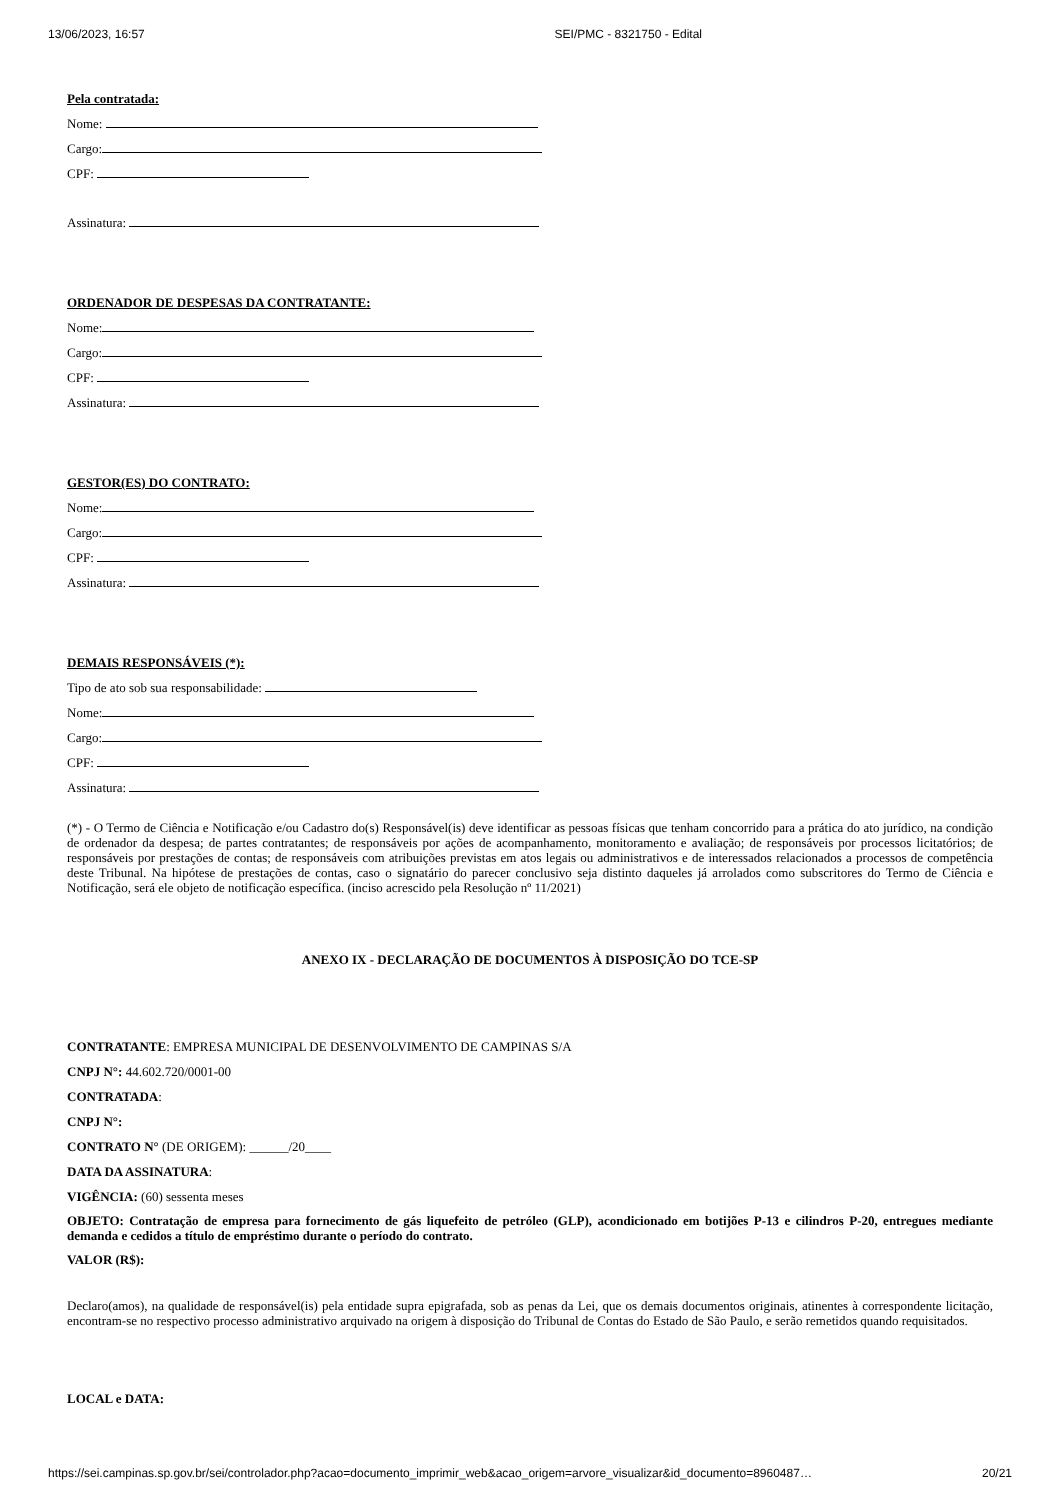13/06/2023, 16:57 SEI/PMC - 8321750 - Edital
Pela contratada:
Nome:
Cargo:
CPF:
Assinatura:
ORDENADOR DE DESPESAS DA CONTRATANTE:
Nome:
Cargo:
CPF:
Assinatura:
GESTOR(ES) DO CONTRATO:
Nome:
Cargo:
CPF:
Assinatura:
DEMAIS RESPONSÁVEIS (*):
Tipo de ato sob sua responsabilidade:
Nome:
Cargo:
CPF:
Assinatura:
(*) - O Termo de Ciência e Notificação e/ou Cadastro do(s) Responsável(is) deve identificar as pessoas físicas que tenham concorrido para a prática do ato jurídico, na condição de ordenador da despesa; de partes contratantes; de responsáveis por ações de acompanhamento, monitoramento e avaliação; de responsáveis por processos licitatórios; de responsáveis por prestações de contas; de responsáveis com atribuições previstas em atos legais ou administrativos e de interessados relacionados a processos de competência deste Tribunal. Na hipótese de prestações de contas, caso o signatário do parecer conclusivo seja distinto daqueles já arrolados como subscritores do Termo de Ciência e Notificação, será ele objeto de notificação específica. (inciso acrescido pela Resolução nº 11/2021)
ANEXO IX - DECLARAÇÃO DE DOCUMENTOS À DISPOSIÇÃO DO TCE-SP
CONTRATANTE: EMPRESA MUNICIPAL DE DESENVOLVIMENTO DE CAMPINAS S/A
CNPJ N°: 44.602.720/0001-00
CONTRATADA:
CNPJ N°:
CONTRATO N° (DE ORIGEM): ______/20____
DATA DA ASSINATURA:
VIGÊNCIA: (60) sessenta meses
OBJETO: Contratação de empresa para fornecimento de gás liquefeito de petróleo (GLP), acondicionado em botijões P-13 e cilindros P-20, entregues mediante demanda e cedidos a título de empréstimo durante o período do contrato.
VALOR (R$):
Declaro(amos), na qualidade de responsável(is) pela entidade supra epigrafada, sob as penas da Lei, que os demais documentos originais, atinentes à correspondente licitação, encontram-se no respectivo processo administrativo arquivado na origem à disposição do Tribunal de Contas do Estado de São Paulo, e serão remetidos quando requisitados.
LOCAL e DATA:
https://sei.campinas.sp.gov.br/sei/controlador.php?acao=documento_imprimir_web&acao_origem=arvore_visualizar&id_documento=8960487… 20/21